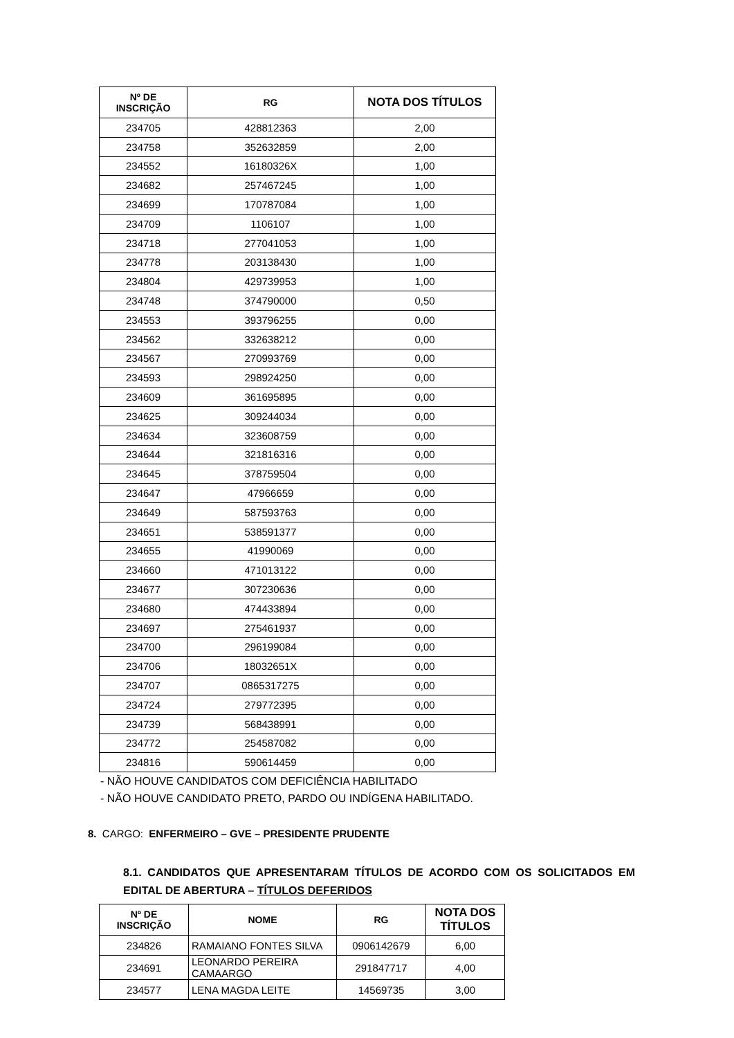| Nº DE INSCRIÇÃO | RG | NOTA DOS TÍTULOS |
| --- | --- | --- |
| 234705 | 428812363 | 2,00 |
| 234758 | 352632859 | 2,00 |
| 234552 | 16180326X | 1,00 |
| 234682 | 257467245 | 1,00 |
| 234699 | 170787084 | 1,00 |
| 234709 | 1106107 | 1,00 |
| 234718 | 277041053 | 1,00 |
| 234778 | 203138430 | 1,00 |
| 234804 | 429739953 | 1,00 |
| 234748 | 374790000 | 0,50 |
| 234553 | 393796255 | 0,00 |
| 234562 | 332638212 | 0,00 |
| 234567 | 270993769 | 0,00 |
| 234593 | 298924250 | 0,00 |
| 234609 | 361695895 | 0,00 |
| 234625 | 309244034 | 0,00 |
| 234634 | 323608759 | 0,00 |
| 234644 | 321816316 | 0,00 |
| 234645 | 378759504 | 0,00 |
| 234647 | 47966659 | 0,00 |
| 234649 | 587593763 | 0,00 |
| 234651 | 538591377 | 0,00 |
| 234655 | 41990069 | 0,00 |
| 234660 | 471013122 | 0,00 |
| 234677 | 307230636 | 0,00 |
| 234680 | 474433894 | 0,00 |
| 234697 | 275461937 | 0,00 |
| 234700 | 296199084 | 0,00 |
| 234706 | 18032651X | 0,00 |
| 234707 | 0865317275 | 0,00 |
| 234724 | 279772395 | 0,00 |
| 234739 | 568438991 | 0,00 |
| 234772 | 254587082 | 0,00 |
| 234816 | 590614459 | 0,00 |
- NÃO HOUVE CANDIDATOS COM DEFICIÊNCIA HABILITADO
- NÃO HOUVE CANDIDATO PRETO, PARDO OU INDÍGENA HABILITADO.
8. CARGO: ENFERMEIRO – GVE – PRESIDENTE PRUDENTE
8.1. CANDIDATOS QUE APRESENTARAM TÍTULOS DE ACORDO COM OS SOLICITADOS EM EDITAL DE ABERTURA – TÍTULOS DEFERIDOS
| Nº DE INSCRIÇÃO | NOME | RG | NOTA DOS TÍTULOS |
| --- | --- | --- | --- |
| 234826 | RAMAIANO FONTES SILVA | 0906142679 | 6,00 |
| 234691 | LEONARDO PEREIRA CAMAARGO | 291847717 | 4,00 |
| 234577 | LENA MAGDA LEITE | 14569735 | 3,00 |